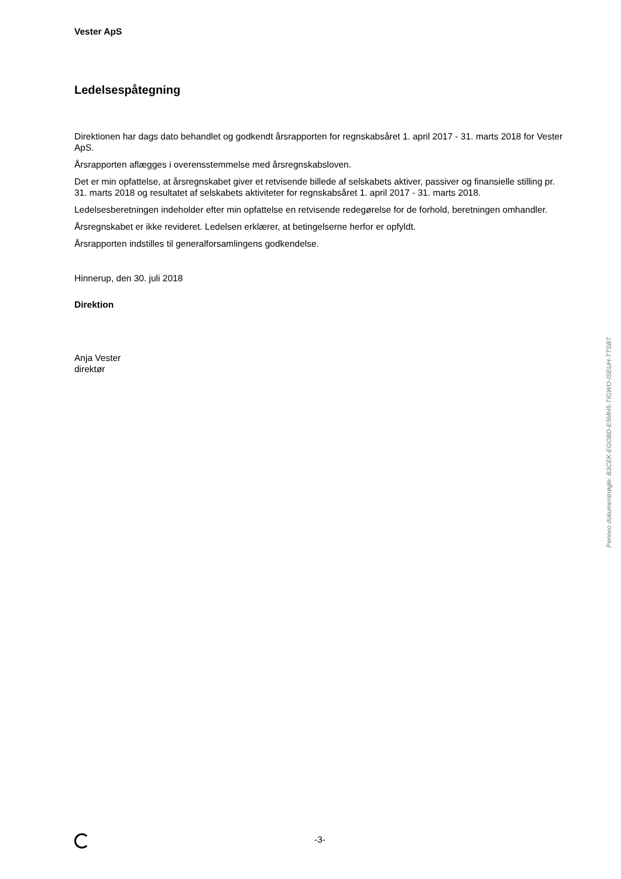Vester ApS
Ledelsespåtegning
Direktionen har dags dato behandlet og godkendt årsrapporten for regnskabsåret 1. april 2017 - 31. marts 2018 for Vester ApS.
Årsrapporten aflægges i overensstemmelse med årsregnskabsloven.
Det er min opfattelse, at årsregnskabet giver et retvisende billede af selskabets aktiver, passiver og finan­sielle stilling pr. 31. marts 2018 og resultatet af selskabets aktiviteter for regnskabsåret 1. april 2017 - 31. marts 2018.
Ledelsesberetningen indeholder efter min opfattelse en retvisende redegørelse for de forhold, beretningen omhandler.
Årsregnskabet er ikke revideret. Ledelsen erklærer, at betingelserne herfor er opfyldt.
Årsrapporten indstilles til generalforsamlingens godkendelse.
Hinnerup, den 30. juli 2018
Direktion
Anja Vester
direktør
Penneo dokumentnøgle: B3CEK-EGOBD-E5MH5-TIGWO-ISEUH-TTSBT
-3-